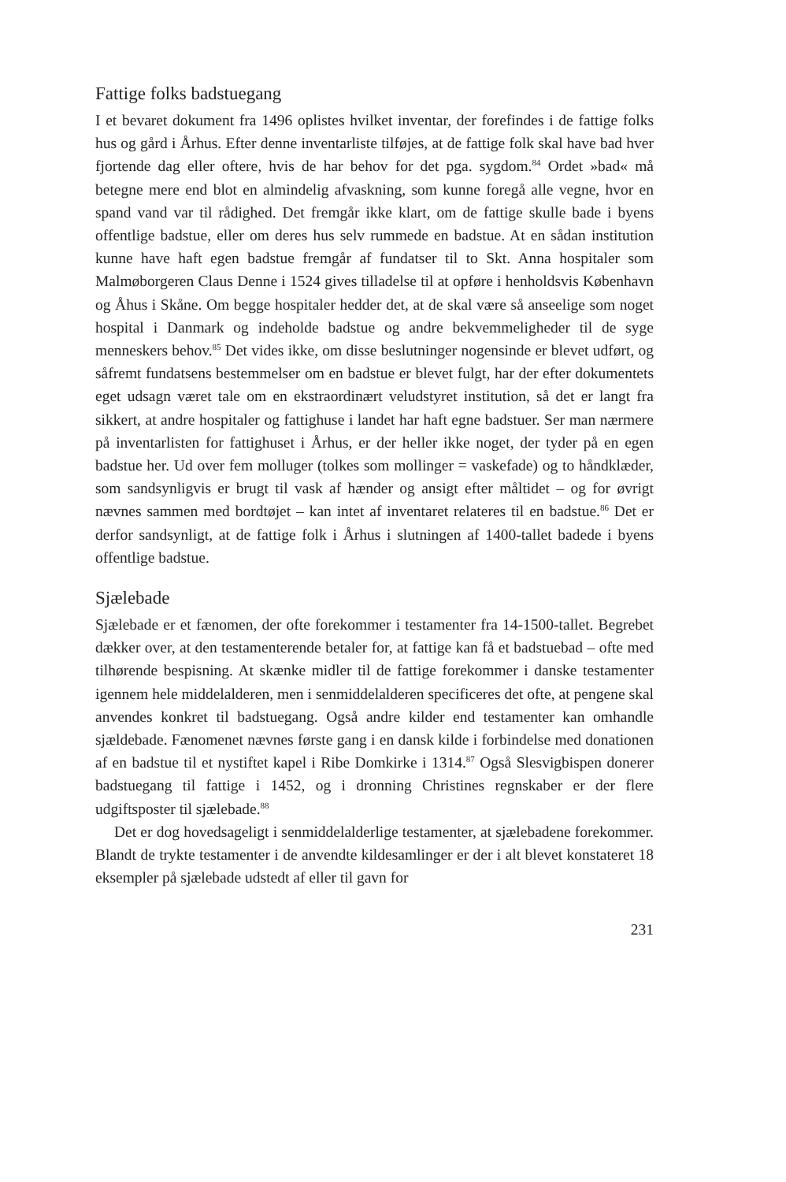Fattige folks badstuegang
I et bevaret dokument fra 1496 oplistes hvilket inventar, der forefindes i de fattige folks hus og gård i Århus. Efter denne inventarliste tilføjes, at de fattige folk skal have bad hver fjortende dag eller oftere, hvis de har behov for det pga. sygdom.<sup>84</sup> Ordet »bad« må betegne mere end blot en almindelig afvaskning, som kunne foregå alle vegne, hvor en spand vand var til rådighed. Det fremgår ikke klart, om de fattige skulle bade i byens offentlige badstue, eller om deres hus selv rummede en badstue. At en sådan institution kunne have haft egen badstue fremgår af fundatser til to Skt. Anna hospitaler som Malmøborgeren Claus Denne i 1524 gives tilladelse til at opføre i henholdsvis København og Åhus i Skåne. Om begge hospitaler hedder det, at de skal være så anseelige som noget hospital i Danmark og indeholde badstue og andre bekvemmeligheder til de syge menneskers behov.<sup>85</sup> Det vides ikke, om disse beslutninger nogensinde er blevet udført, og såfremt fundatsens bestemmelser om en badstue er blevet fulgt, har der efter dokumentets eget udsagn været tale om en ekstraordinært veludstyret institution, så det er langt fra sikkert, at andre hospitaler og fattighuse i landet har haft egne badstuer. Ser man nærmere på inventarlisten for fattighuset i Århus, er der heller ikke noget, der tyder på en egen badstue her. Ud over fem molluger (tolkes som mollinger = vaskefade) og to håndklæder, som sandsynligvis er brugt til vask af hænder og ansigt efter måltidet – og for øvrigt nævnes sammen med bordtøjet – kan intet af inventaret relateres til en badstue.<sup>86</sup> Det er derfor sandsynligt, at de fattige folk i Århus i slutningen af 1400-tallet badede i byens offentlige badstue.
Sjælebade
Sjælebade er et fænomen, der ofte forekommer i testamenter fra 14-1500-tallet. Begrebet dækker over, at den testamenterende betaler for, at fattige kan få et badstuebad – ofte med tilhørende bespisning. At skænke midler til de fattige forekommer i danske testamenter igennem hele middelalderen, men i senmiddelalderen specificeres det ofte, at pengene skal anvendes konkret til badstuegang. Også andre kilder end testamenter kan omhandle sjældebade. Fænomenet nævnes første gang i en dansk kilde i forbindelse med donationen af en badstue til et nystiftet kapel i Ribe Domkirke i 1314.<sup>87</sup> Også Slesvigbispen donerer badstuegang til fattige i 1452, og i dronning Christines regnskaber er der flere udgiftsposter til sjælebade.<sup>88</sup>
Det er dog hovedsageligt i senmiddelalderlige testamenter, at sjælebadene forekommer. Blandt de trykte testamenter i de anvendte kildesamlinger er der i alt blevet konstateret 18 eksempler på sjælebade udstedt af eller til gavn for
231